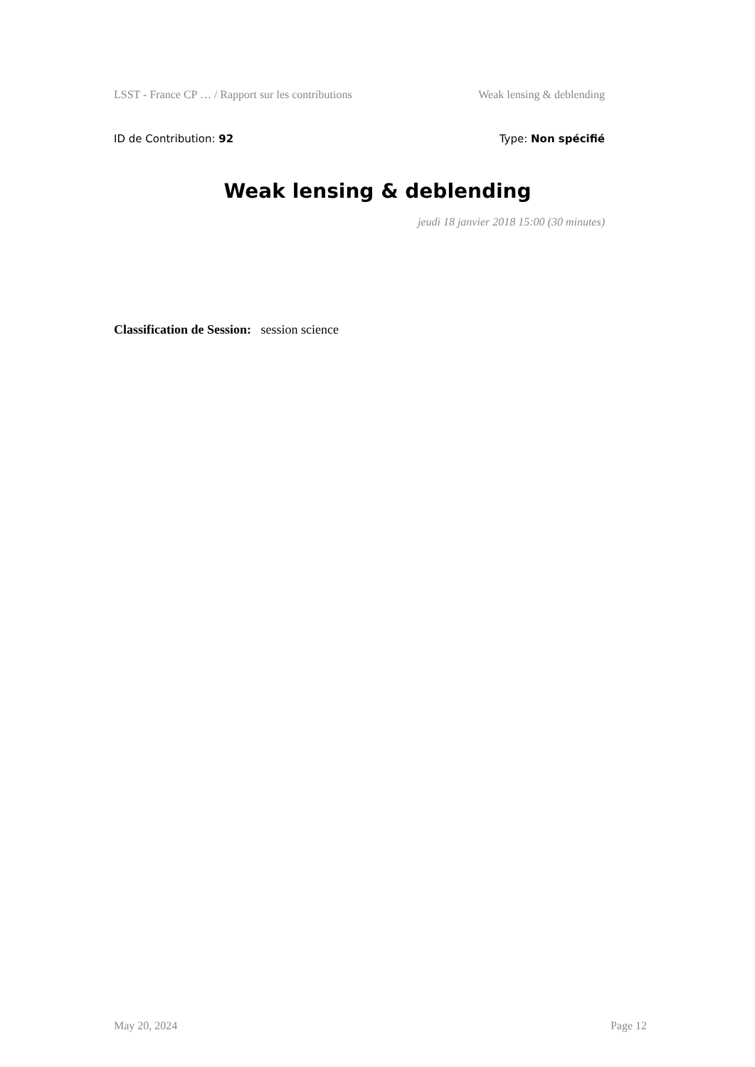LSST - France CP … / Rapport sur les contributions Weak lensing & deblending
ID de Contribution: 92 Type: Non spécifié
Weak lensing & deblending
jeudi 18 janvier 2018 15:00 (30 minutes)
Classification de Session: session science
May 20, 2024 Page 12